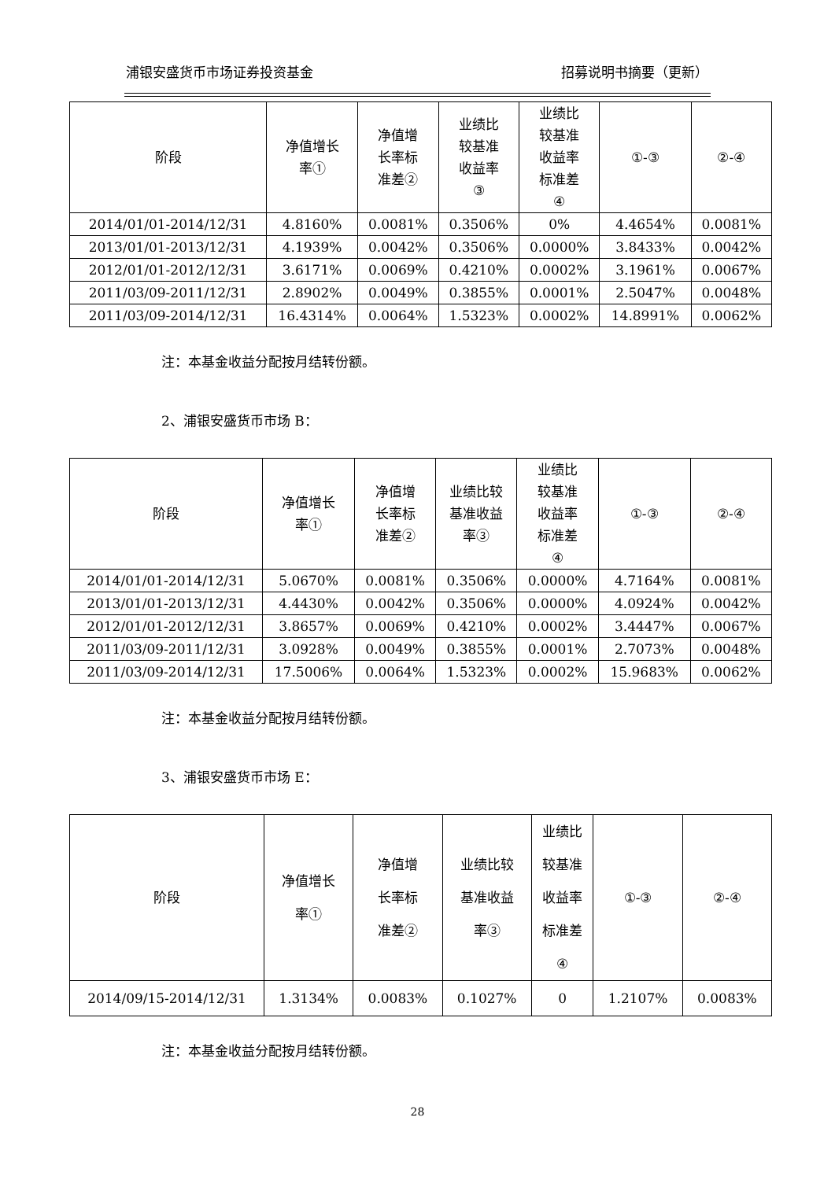浦银安盛货币市场证券投资基金 招募说明书摘要（更新）
| 阶段 | 净值增长 率① | 净值增 长率标 准差② | 业绩比 较基准 收益率 ③ | 业绩比 较基准 收益率 标准差 ④ | ①-③ | ②-④ |
| --- | --- | --- | --- | --- | --- | --- |
| 2014/01/01-2014/12/31 | 4.8160% | 0.0081% | 0.3506% | 0% | 4.4654% | 0.0081% |
| 2013/01/01-2013/12/31 | 4.1939% | 0.0042% | 0.3506% | 0.0000% | 3.8433% | 0.0042% |
| 2012/01/01-2012/12/31 | 3.6171% | 0.0069% | 0.4210% | 0.0002% | 3.1961% | 0.0067% |
| 2011/03/09-2011/12/31 | 2.8902% | 0.0049% | 0.3855% | 0.0001% | 2.5047% | 0.0048% |
| 2011/03/09-2014/12/31 | 16.4314% | 0.0064% | 1.5323% | 0.0002% | 14.8991% | 0.0062% |
注：本基金收益分配按月结转份额。
2、浦银安盛货币市场 B：
| 阶段 | 净值增长 率① | 净值增 长率标 准差② | 业绩比较 基准收益 率③ | 业绩比 较基准 收益率 标准差 ④ | ①-③ | ②-④ |
| --- | --- | --- | --- | --- | --- | --- |
| 2014/01/01-2014/12/31 | 5.0670% | 0.0081% | 0.3506% | 0.0000% | 4.7164% | 0.0081% |
| 2013/01/01-2013/12/31 | 4.4430% | 0.0042% | 0.3506% | 0.0000% | 4.0924% | 0.0042% |
| 2012/01/01-2012/12/31 | 3.8657% | 0.0069% | 0.4210% | 0.0002% | 3.4447% | 0.0067% |
| 2011/03/09-2011/12/31 | 3.0928% | 0.0049% | 0.3855% | 0.0001% | 2.7073% | 0.0048% |
| 2011/03/09-2014/12/31 | 17.5006% | 0.0064% | 1.5323% | 0.0002% | 15.9683% | 0.0062% |
注：本基金收益分配按月结转份额。
3、浦银安盛货币市场 E：
| 阶段 | 净值增长 率① | 净值增 长率标 准差② | 业绩比较 基准收益 率③ | 业绩比 较基准 收益率 标准差 ④ | ①-③ | ②-④ |
| --- | --- | --- | --- | --- | --- | --- |
| 2014/09/15-2014/12/31 | 1.3134% | 0.0083% | 0.1027% | 0 | 1.2107% | 0.0083% |
注：本基金收益分配按月结转份额。
28